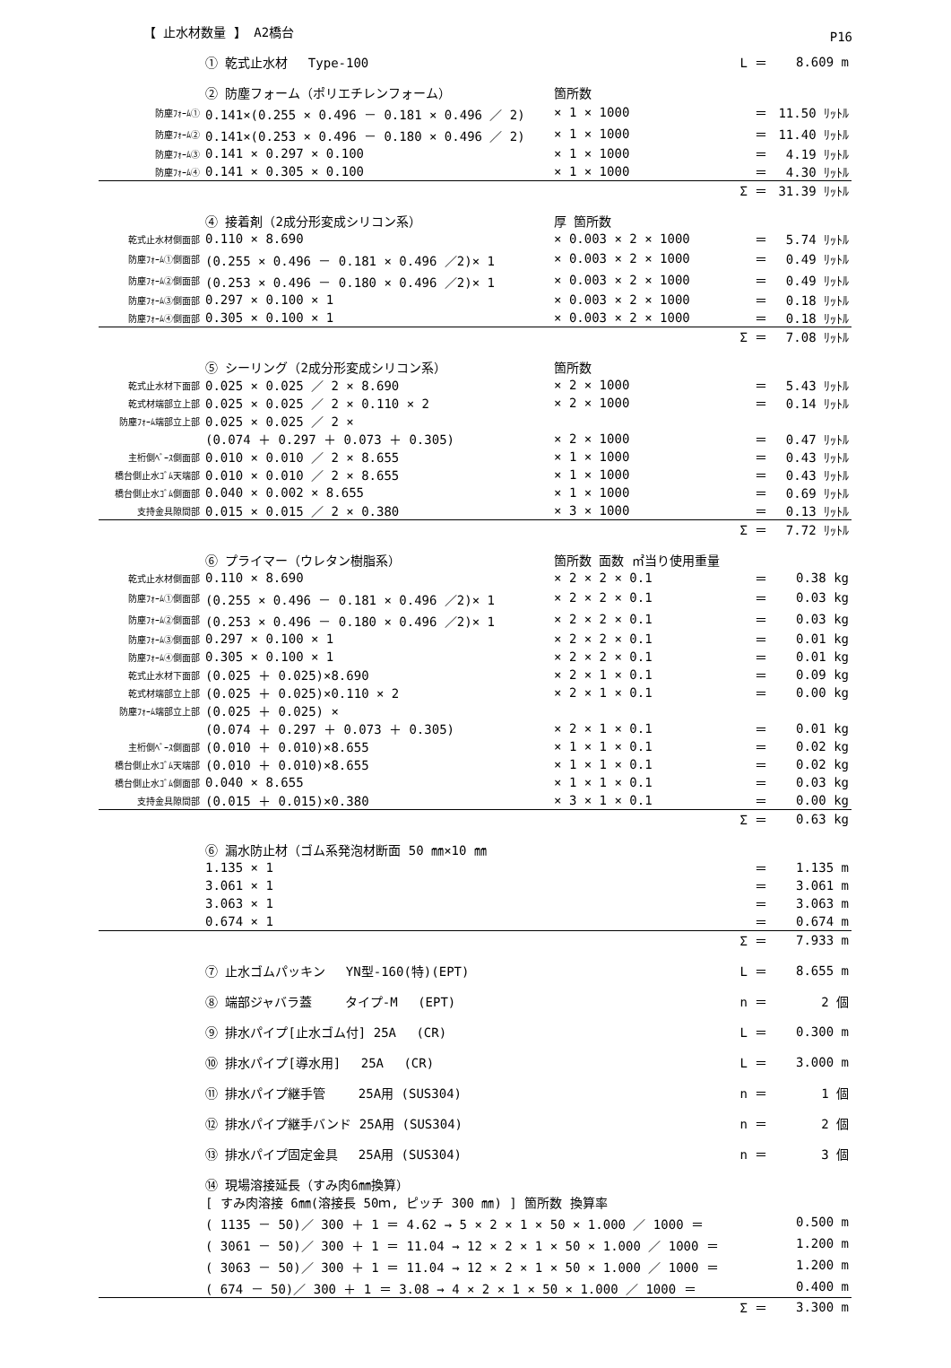P16
【 止水材数量 】 A2橋台
| | ① 乾式止水材 Type-100 | | L ＝ | 8.609 m |
| | ② 防塵フォーム（ポリエチレンフォーム） | 箇所数 | | |
| 防塵ﾌｫｰﾑ① | 0.141×(0.255 × 0.496 － 0.181 × 0.496 ／ 2) | × 1 × 1000 | ＝ | 11.50 ﾘｯﾄﾙ |
| 防塵ﾌｫｰﾑ② | 0.141×(0.253 × 0.496 － 0.180 × 0.496 ／ 2) | × 1 × 1000 | ＝ | 11.40 ﾘｯﾄﾙ |
| 防塵ﾌｫｰﾑ③ | 0.141 × 0.297 × 0.100 | × 1 × 1000 | ＝ | 4.19 ﾘｯﾄﾙ |
| 防塵ﾌｫｰﾑ④ | 0.141 × 0.305 × 0.100 | × 1 × 1000 | ＝ | 4.30 ﾘｯﾄﾙ |
| | | | Σ ＝ | 31.39 ﾘｯﾄﾙ |
| | ④ 接着剤（2成分形変成シリコン系） | 厚 箇所数 | | |
| 乾式止水材側面部 | 0.110 × 8.690 | × 0.003 × 2 × 1000 | ＝ | 5.74 ﾘｯﾄﾙ |
| 防塵ﾌｫｰﾑ①側面部 | (0.255 × 0.496 － 0.181 × 0.496 ／2)× 1 | × 0.003 × 2 × 1000 | ＝ | 0.49 ﾘｯﾄﾙ |
| 防塵ﾌｫｰﾑ②側面部 | (0.253 × 0.496 － 0.180 × 0.496 ／2)× 1 | × 0.003 × 2 × 1000 | ＝ | 0.49 ﾘｯﾄﾙ |
| 防塵ﾌｫｰﾑ③側面部 | 0.297 × 0.100 × 1 | × 0.003 × 2 × 1000 | ＝ | 0.18 ﾘｯﾄﾙ |
| 防塵ﾌｫｰﾑ④側面部 | 0.305 × 0.100 × 1 | × 0.003 × 2 × 1000 | ＝ | 0.18 ﾘｯﾄﾙ |
| | | | Σ ＝ | 7.08 ﾘｯﾄﾙ |
| | ⑤ シーリング（2成分形変成シリコン系） | 箇所数 | | |
| 乾式止水材下面部 | 0.025 × 0.025 ／ 2 × 8.690 | × 2 × 1000 | ＝ | 5.43 ﾘｯﾄﾙ |
| 乾式材端部立上部 | 0.025 × 0.025 ／ 2 × 0.110 × 2 | × 2 × 1000 | ＝ | 0.14 ﾘｯﾄﾙ |
| 防塵ﾌｫｰﾑ端部立上部 | 0.025 × 0.025 ／ 2 × | | | |
| | (0.074 ＋ 0.297 ＋ 0.073 ＋ 0.305) | × 2 × 1000 | ＝ | 0.47 ﾘｯﾄﾙ |
| 主桁側ﾍﾞｰｽ側面部 | 0.010 × 0.010 ／ 2 × 8.655 | × 1 × 1000 | ＝ | 0.43 ﾘｯﾄﾙ |
| 橋台側止水ｺﾞﾑ天端部 | 0.010 × 0.010 ／ 2 × 8.655 | × 1 × 1000 | ＝ | 0.43 ﾘｯﾄﾙ |
| 橋台側止水ｺﾞﾑ側面部 | 0.040 × 0.002 × 8.655 | × 1 × 1000 | ＝ | 0.69 ﾘｯﾄﾙ |
| 支持金具隙間部 | 0.015 × 0.015 ／ 2 × 0.380 | × 3 × 1000 | ＝ | 0.13 ﾘｯﾄﾙ |
| | | | Σ ＝ | 7.72 ﾘｯﾄﾙ |
| | ⑥ プライマー（ウレタン樹脂系） | 箇所数 面数 ㎡当り使用重量 | | |
| 乾式止水材側面部 | 0.110 × 8.690 | × 2 × 2 × 0.1 | ＝ | 0.38 kg |
| 防塵ﾌｫｰﾑ①側面部 | (0.255 × 0.496 － 0.181 × 0.496 ／2)× 1 | × 2 × 2 × 0.1 | ＝ | 0.03 kg |
| 防塵ﾌｫｰﾑ②側面部 | (0.253 × 0.496 － 0.180 × 0.496 ／2)× 1 | × 2 × 2 × 0.1 | ＝ | 0.03 kg |
| 防塵ﾌｫｰﾑ③側面部 | 0.297 × 0.100 × 1 | × 2 × 2 × 0.1 | ＝ | 0.01 kg |
| 防塵ﾌｫｰﾑ④側面部 | 0.305 × 0.100 × 1 | × 2 × 2 × 0.1 | ＝ | 0.01 kg |
| 乾式止水材下面部 | (0.025 ＋ 0.025)×8.690 | × 2 × 1 × 0.1 | ＝ | 0.09 kg |
| 乾式材端部立上部 | (0.025 ＋ 0.025)×0.110 × 2 | × 2 × 1 × 0.1 | ＝ | 0.00 kg |
| 防塵ﾌｫｰﾑ端部立上部 | (0.025 ＋ 0.025) × | | | |
| | (0.074 ＋ 0.297 ＋ 0.073 ＋ 0.305) | × 2 × 1 × 0.1 | ＝ | 0.01 kg |
| 主桁側ﾍﾞｰｽ側面部 | (0.010 ＋ 0.010)×8.655 | × 1 × 1 × 0.1 | ＝ | 0.02 kg |
| 橋台側止水ｺﾞﾑ天端部 | (0.010 ＋ 0.010)×8.655 | × 1 × 1 × 0.1 | ＝ | 0.02 kg |
| 橋台側止水ｺﾞﾑ側面部 | 0.040 × 8.655 | × 1 × 1 × 0.1 | ＝ | 0.03 kg |
| 支持金具隙間部 | (0.015 ＋ 0.015)×0.380 | × 3 × 1 × 0.1 | ＝ | 0.00 kg |
| | | | Σ ＝ | 0.63 kg |
| | ⑥ 漏水防止材（ゴム系発泡材断面 50 ㎜×10 ㎜ | | | |
| | 1.135 × 1 | | ＝ | 1.135 m |
| | 3.061 × 1 | | ＝ | 3.061 m |
| | 3.063 × 1 | | ＝ | 3.063 m |
| | 0.674 × 1 | | ＝ | 0.674 m |
| | | | Σ ＝ | 7.933 m |
| | ⑦ 止水ゴムパッキン YN型-160(特)(EPT) | | L ＝ | 8.655 m |
| | ⑧ 端部ジャバラ蓋 タイプ-M (EPT) | | n ＝ | 2 個 |
| | ⑨ 排水パイプ[止水ゴム付] 25A (CR) | | L ＝ | 0.300 m |
| | ⑩ 排水パイプ[導水用] 25A (CR) | | L ＝ | 3.000 m |
| | ⑪ 排水パイプ継手管 25A用 (SUS304) | | n ＝ | 1 個 |
| | ⑫ 排水パイプ継手バンド 25A用 (SUS304) | | n ＝ | 2 個 |
| | ⑬ 排水パイプ固定金具 25A用 (SUS304) | | n ＝ | 3 個 |
| | ⑭ 現場溶接延長（すみ肉6㎜換算） | | | |
| | [ すみ肉溶接 6㎜(溶接長 50ｍ, ピッチ 300 ㎜) ] 箇所数 換算率 | | | |
| | ( 1135 － 50)／ 300 ＋ 1 ＝ 4.62 → 5 × 2 × 1 × 50 × 1.000 ／ 1000 ＝ | | | 0.500 m |
| | ( 3061 － 50)／ 300 ＋ 1 ＝ 11.04 → 12 × 2 × 1 × 50 × 1.000 ／ 1000 ＝ | | | 1.200 m |
| | ( 3063 － 50)／ 300 ＋ 1 ＝ 11.04 → 12 × 2 × 1 × 50 × 1.000 ／ 1000 ＝ | | | 1.200 m |
| | ( 674 － 50)／ 300 ＋ 1 ＝ 3.08 → 4 × 2 × 1 × 50 × 1.000 ／ 1000 ＝ | | | 0.400 m |
| | | | Σ ＝ | 3.300 m |